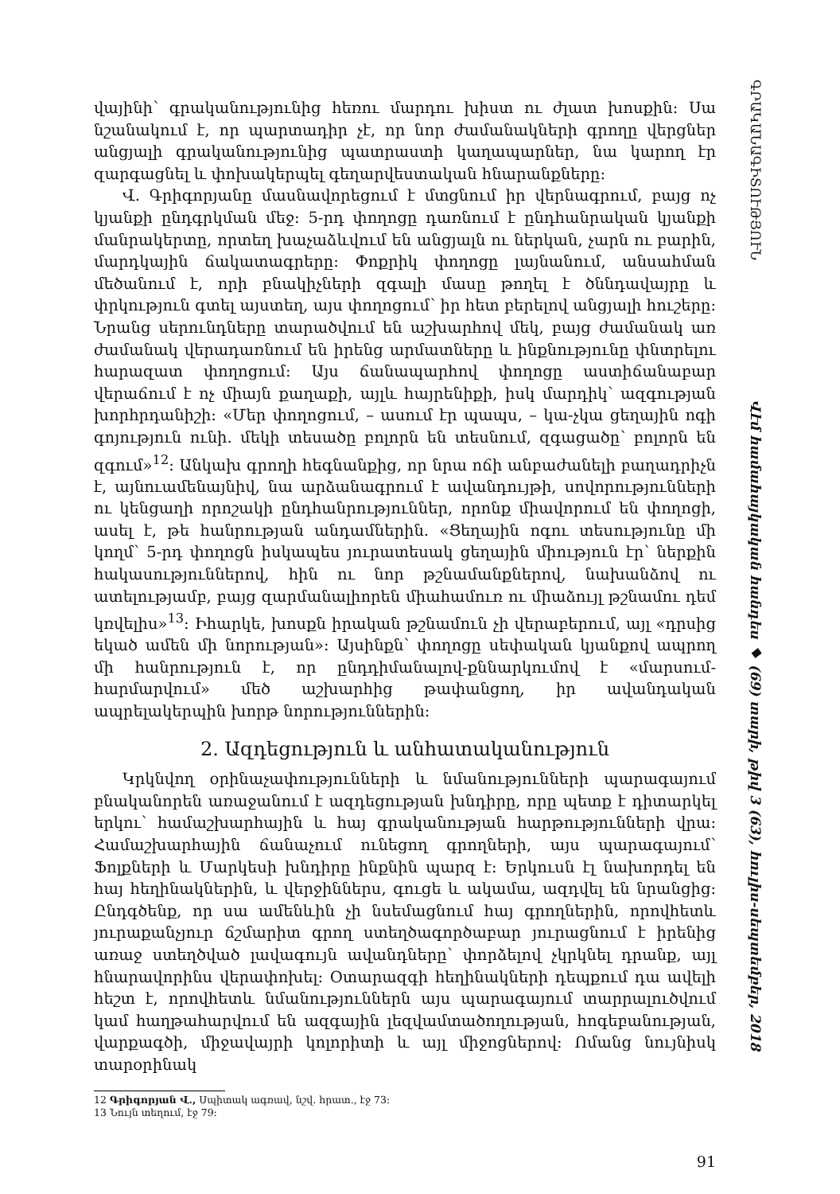վայինի՝ գրականությունից հեռու մարդու խիստ ու ժլատ խոսքին: Սա նշանակում է, որ պարտադիր չէ, որ նոր ժամանակների գրողը վերցներ անցյալի գրականությունից պատրաստի կաղապարներ, նա կարող էր զարգացնել և փոխակերպել գեղարվեստական հնարանքները:
Վ. Գրիգորյանը մասնավորեցում է մտցնում իր վերնագրում, բայց ոչ կյանքի ընդգրկման մեջ: 5-րդ փողոցը դառնում է ընդհանրական կյանքի մանրակերտը, որտեղ խաչաձևվում են անցյալն ու ներկան, չարն ու բարին, մարդկային ճակատագրերը: Փոքրիկ փողոցը լայնանում, անսահման մեծանում է, որի բնակիչների զգալի մասը թողել է ծննդավայրը և փրկություն գտել այստեղ, այս փողոցում՝ իր հետ բերելով անցյալի հուշերը: Նրանց սերունդները տարածվում են աշխարհով մեկ, բայց ժամանակ առ ժամանակ վերադառնում են իրենց արմատները և ինքնությունը փնտրելու հարազատ փողոցում: Այս ճանապարհով փողոցը աստիճանաբար վերաճում է ոչ միայն քաղաքի, այլև հայրենիքի, իսկ մարդիկ՝ ազգության խորհրդանիշի: «Մեր փողոցում, – ասում էր պապս, – կա-չկա ցեղային ոգի գոյություն ունի. մեկի տեսածը բոլորն են տեսնում, զգացածը՝ բոլորն են զգում»<sup>12</sup>: Անկախ գրողի հեգնանքից, որ նրա ոճի անբաժանելի բաղադրիչն է, այնուամենայնիվ, նա արձանագրում է ավանդույթի, սովորությունների ու կենցաղի որոշակի ընդհանրություններ, որոնք միավորում են փողոցի, ասել է, թե հանրության անդամներին. «Ցեղային ոգու տեսությունը մի կողմ՝ 5-րդ փողոցն իսկապես յուրատեսակ ցեղային միություն էր՝ ներքին հակասություններով, հին ու նոր թշնամանքներով, նախանձով ու ատելությամբ, բայց զարմանալիորեն միահամուռ ու միաձույլ թշնամու դեմ կռվելիս»<sup>13</sup>: Իհարկե, խոսքն իրական թշնամուն չի վերաբերում, այլ «դրսից եկած ամեն մի նորության»: Այսինքն՝ փողոցը սեփական կյանքով ապրող մի հանրություն է, որ ընդդիմանալով-քննարկումով է «մարսում-հարմարվում» մեծ աշխարհից թափանցող, իր ավանդական ապրելակերպին խորթ նորություններին:
2. Ազդեցություն և անհատականություն
Կրկնվող օրինաչափությունների և նմանությունների պարագայում բնականորեն առաջանում է ազդեցության խնդիրը, որը պետք է դիտարկել երկու՝ համաշխարհային և հայ գրականության հարթությունների վրա: Համաշխարհային ճանաչում ունեցող գրողների, այս պարագայում՝ Ֆոլքների և Մարկեսի խնդիրը ինքնին պարզ է: Երկուսն էլ նախորդել են հայ հեղինակներին, և վերջիններս, գուցե և ակամա, ազդվել են նրանցից: Ընդգծենք, որ սա ամենևին չի նսեմացնում հայ գրողներին, որովհետև յուրաքանչյուր ճշմարիտ գրող ստեղծագործաբար յուրացնում է իրենից առաջ ստեղծված լավագույն ավանդները՝ փորձելով չկրկնել դրանք, այլ հնարավորինս վերափոխել: Օտարազգի հեղինակների դեպքում դա ավելի հեշտ է, որովհետև նմանություններն այս պարագայում տարրալուծվում կամ հաղթահարվում են ազգային լեզվամտածողության, հոգեբանության, վարքագծի, միջավայրի կոլորիտի և այլ միջոցներով: Ոմանց նույնիսկ տարօրինակ
12 Գրիգորյան Վ., Սպիտակ ագռավ, նշվ. հրատ., էջ 73:
13 Նույն տեղում, էջ 79:
91
ԳՐԱԿԱՆԱԳԻՏՈՒԹՅՈՒՆ
Վէմ համահայկական հանդես ◆ (69) տարի, թիվ 3 (63), հուլիս-սեպտեմբեր, 2018